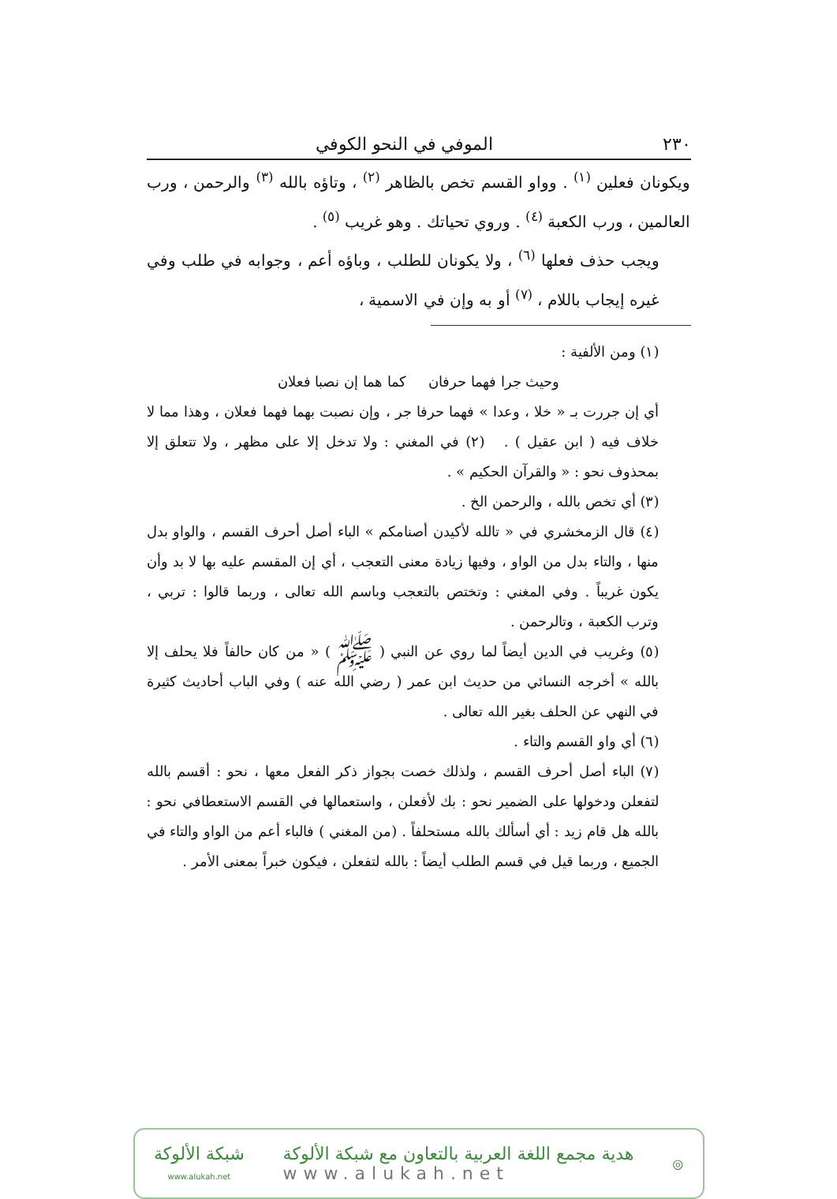٢٣٠ الموفي في النحو الكوفي
ويكونان فعلين <sup>(١)</sup> . وواو القسم تخص بالظاهر <sup>(٢)</sup> ، وتاؤه بالله <sup>(٣)</sup> والرحمن ، ورب العالمين ، ورب الكعبة <sup>(٤)</sup> . وروي تحياتك . وهو غريب <sup>(٥)</sup> .
ويجب حذف فعلها <sup>(٦)</sup> ، ولا يكونان للطلب ، وباؤه أعم ، وجوابه في طلب وفي غيره إيجاب باللام ، <sup>(٧)</sup> أو به وإن في الاسمية ،
(١) ومن الألفية :
وحيث جرا فهما حرفان كما هما إن نصبا فعلان
أي إن جررت بـ « خلا ، وعدا » فهما حرفا جر ، وإن نصبت بهما فهما فعلان ، وهذا مما لا خلاف فيه ( ابن عقيل ) . (٢) في المغني : ولا تدخل إلا على مظهر ، ولا تتعلق إلا بمحذوف نحو : « والقرآن الحكيم » .
(٣) أي تخص بالله ، والرحمن الخ .
(٤) قال الزمخشري في « تالله لأكيدن أصنامكم » الباء أصل أحرف القسم ، والواو بدل منها ، والتاء بدل من الواو ، وفيها زيادة معنى التعجب ، أي إن المقسم عليه بها لا بد وأن يكون غريباً . وفي المغني : وتختص بالتعجب وباسم الله تعالى ، وربما قالوا : تربي ، وترب الكعبة ، وتالرحمن .
(٥) وغريب في الدين أيضاً لما روي عن النبي ( ﷺ ) « من كان حالفاً فلا يحلف إلا بالله » أخرجه النسائي من حديث ابن عمر ( رضي الله عنه ) وفي الباب أحاديث كثيرة في النهي عن الحلف بغير الله تعالى .
(٦) أي واو القسم والتاء .
(٧) الباء أصل أحرف القسم ، ولذلك خصت بجواز ذكر الفعل معها ، نحو : أقسم بالله لتفعلن ودخولها على الضمير نحو : بك لأفعلن ، واستعمالها في القسم الاستعطافي نحو : بالله هل قام زيد : أي أسألك بالله مستحلفاً . (من المغني ) فالباء أعم من الواو والتاء في الجميع ، وربما قيل في قسم الطلب أيضاً : بالله لتفعلن ، فيكون خبراً بمعنى الأمر .
◎
هدية مجمع اللغة العربية بالتعاون مع شبكة الألوكة
www.alukah.net
شبكة الألوكة
www.alukah.net